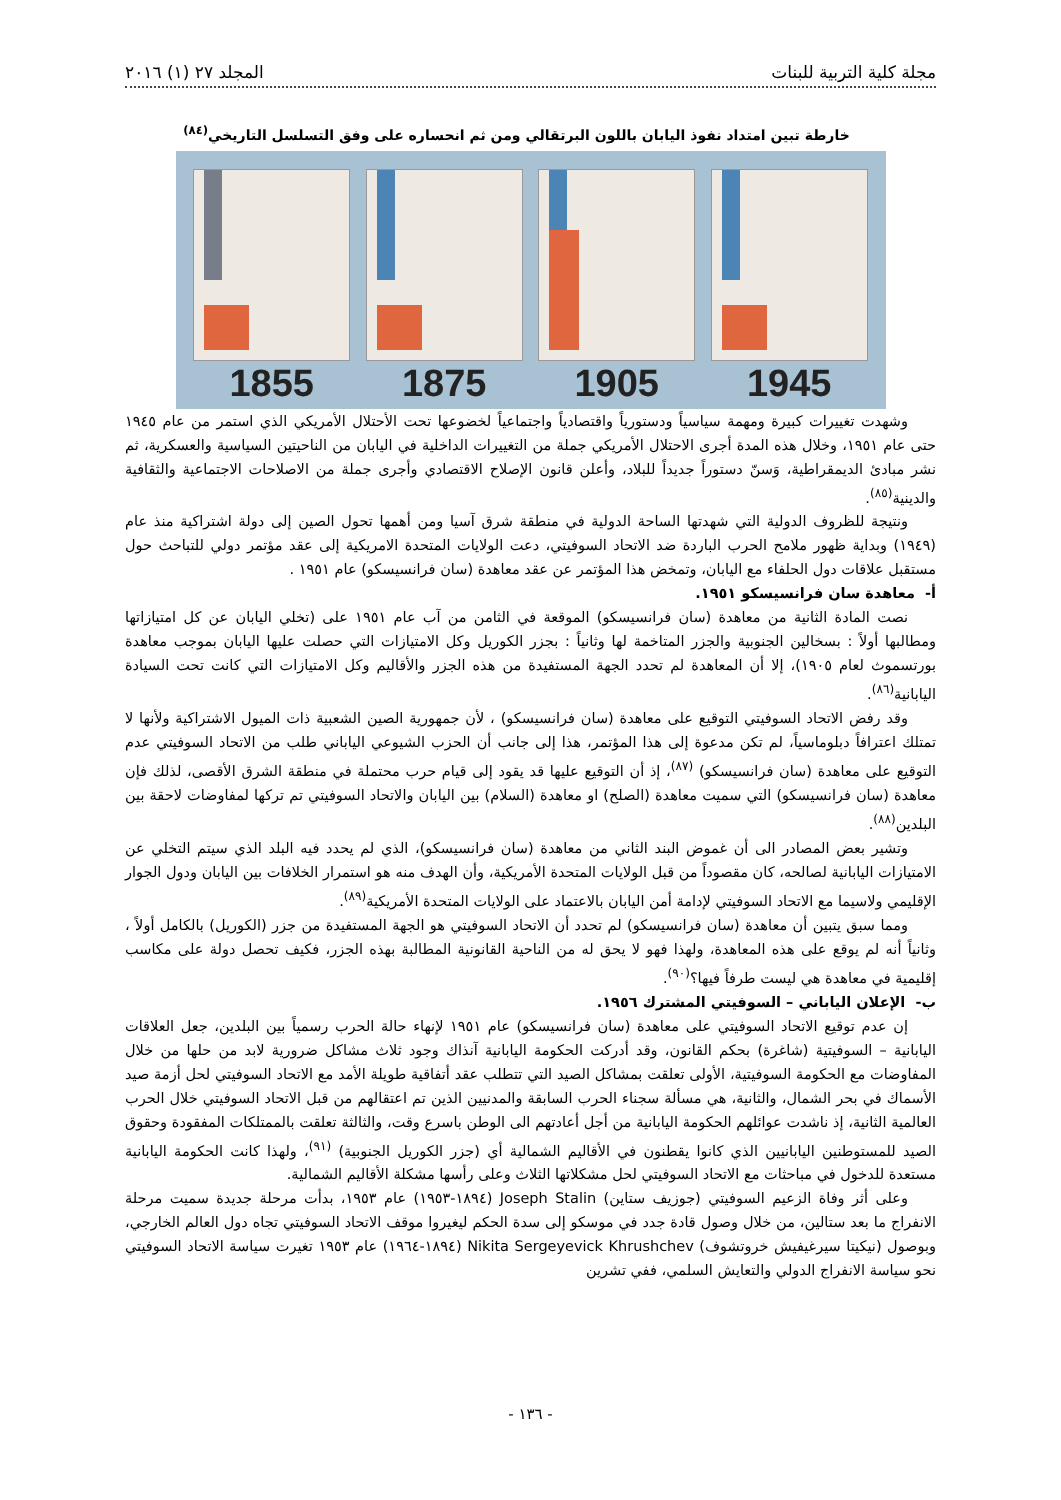مجلة كلية التربية للبنات المجلد ٢٧ (١) ٢٠١٦
خارطة تبين امتداد نفوذ اليابان باللون البرتقالي ومن ثم انحساره على وفق التسلسل التاريخي<sup>(٨٤)</sup>
1855 1875 1905 1945
وشهدت تغييرات كبيرة ومهمة سياسياً ودستورياً واقتصادياً واجتماعياً لخضوعها تحت الأحتلال الأمريكي الذي استمر من عام ١٩٤٥ حتى عام ١٩٥١، وخلال هذه المدة أجرى الاحتلال الأمريكي جملة من التغييرات الداخلية في اليابان من الناحيتين السياسية والعسكرية، ثم نشر مبادئ الديمقراطية، وَسنّ دستوراً جديداً للبلاد، وأعلن قانون الإصلاح الاقتصادي وأجرى جملة من الاصلاحات الاجتماعية والثقافية والدينية<sup>(٨٥)</sup>.
ونتيجة للظروف الدولية التي شهدتها الساحة الدولية في منطقة شرق آسيا ومن أهمها تحول الصين إلى دولة اشتراكية منذ عام (١٩٤٩) وبداية ظهور ملامح الحرب الباردة ضد الاتحاد السوفيتي، دعت الولايات المتحدة الامريكية إلى عقد مؤتمر دولي للتباحث حول مستقبل علاقات دول الحلفاء مع اليابان، وتمخض هذا المؤتمر عن عقد معاهدة (سان فرانسيسكو) عام ١٩٥١ .
أ- معاهدة سان فرانسيسكو ١٩٥١.
نصت المادة الثانية من معاهدة (سان فرانسيسكو) الموقعة في الثامن من آب عام ١٩٥١ على (تخلي اليابان عن كل امتيازاتها ومطالبها أولاً : بسخالين الجنوبية والجزر المتاخمة لها وثانياً : بجزر الكوريل وكل الامتيازات التي حصلت عليها اليابان بموجب معاهدة بورتسموث لعام ١٩٠٥)، إلا أن المعاهدة لم تحدد الجهة المستفيدة من هذه الجزر والأقاليم وكل الامتيازات التي كانت تحت السيادة اليابانية<sup>(٨٦)</sup>.
وقد رفض الاتحاد السوفيتي التوقيع على معاهدة (سان فرانسيسكو) ، لأن جمهورية الصين الشعبية ذات الميول الاشتراكية ولأنها لا تمتلك اعترافاً دبلوماسياً، لم تكن مدعوة إلى هذا المؤتمر، هذا إلى جانب أن الحزب الشيوعي الياباني طلب من الاتحاد السوفيتي عدم التوقيع على معاهدة (سان فرانسيسكو) <sup>(٨٧)</sup>، إذ أن التوقيع عليها قد يقود إلى قيام حرب محتملة في منطقة الشرق الأقصى، لذلك فإن معاهدة (سان فرانسيسكو) التي سميت معاهدة (الصلح) او معاهدة (السلام) بين اليابان والاتحاد السوفيتي تم تركها لمفاوضات لاحقة بين البلدين<sup>(٨٨)</sup>.
وتشير بعض المصادر الى أن غموض البند الثاني من معاهدة (سان فرانسيسكو)، الذي لم يحدد فيه البلد الذي سيتم التخلي عن الامتيازات اليابانية لصالحه، كان مقصوداً من قبل الولايات المتحدة الأمريكية، وأن الهدف منه هو استمرار الخلافات بين اليابان ودول الجوار الإقليمي ولاسيما مع الاتحاد السوفيتي لإدامة أمن اليابان بالاعتماد على الولايات المتحدة الأمريكية<sup>(٨٩)</sup>.
ومما سبق يتبين أن معاهدة (سان فرانسيسكو) لم تحدد أن الاتحاد السوفيتي هو الجهة المستفيدة من جزر (الكوريل) بالكامل أولاً ، وثانياً أنه لم يوقع على هذه المعاهدة، ولهذا فهو لا يحق له من الناحية القانونية المطالبة بهذه الجزر، فكيف تحصل دولة على مكاسب إقليمية في معاهدة هي ليست طرفاً فيها؟<sup>(٩٠)</sup>.
ب- الإعلان الياباني – السوفيتي المشترك ١٩٥٦.
إن عدم توقيع الاتحاد السوفيتي على معاهدة (سان فرانسيسكو) عام ١٩٥١ لإنهاء حالة الحرب رسمياً بين البلدين، جعل العلاقات اليابانية – السوفيتية (شاغرة) بحكم القانون، وقد أدركت الحكومة اليابانية آنذاك وجود ثلاث مشاكل ضرورية لابد من حلها من خلال المفاوضات مع الحكومة السوفيتية، الأولى تعلقت بمشاكل الصيد التي تتطلب عقد أتفاقية طويلة الأمد مع الاتحاد السوفيتي لحل أزمة صيد الأسماك في بحر الشمال، والثانية، هي مسألة سجناء الحرب السابقة والمدنيين الذين تم اعتقالهم من قبل الاتحاد السوفيتي خلال الحرب العالمية الثانية، إذ ناشدت عوائلهم الحكومة اليابانية من أجل أعادتهم الى الوطن باسرع وقت، والثالثة تعلقت بالممتلكات المفقودة وحقوق الصيد للمستوطنين اليابانيين الذي كانوا يقطنون في الأقاليم الشمالية أي (جزر الكوريل الجنوبية) <sup>(٩١)</sup>، ولهذا كانت الحكومة اليابانية مستعدة للدخول في مباحثات مع الاتحاد السوفيتي لحل مشكلاتها الثلاث وعلى رأسها مشكلة الأقاليم الشمالية.
وعلى أثر وفاة الزعيم السوفيتي (جوزيف ستاين) Joseph Stalin (١٨٩٤-١٩٥٣) عام ١٩٥٣، بدأت مرحلة جديدة سميت مرحلة الانفراج ما بعد ستالين، من خلال وصول قادة جدد في موسكو إلى سدة الحكم ليغيروا موقف الاتحاد السوفيتي تجاه دول العالم الخارجي، وبوصول (نيكيتا سيرغيفيش خروتشوف) Nikita Sergeyevick Khrushchev (١٨٩٤-١٩٦٤) عام ١٩٥٣ تغيرت سياسة الاتحاد السوفيتي نحو سياسة الانفراج الدولي والتعايش السلمي، ففي تشرين
- ١٣٦ -